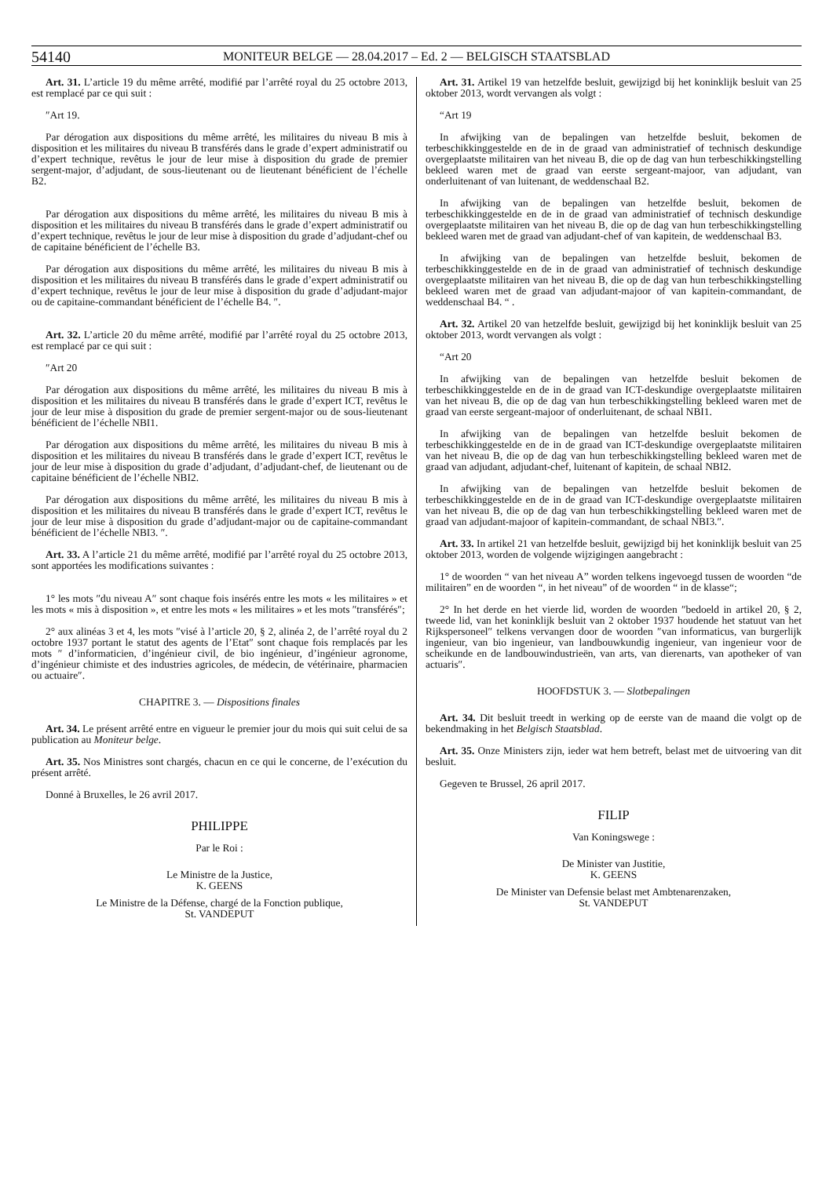54140 MONITEUR BELGE — 28.04.2017 – Ed. 2 — BELGISCH STAATSBLAD
Art. 31. L’article 19 du même arrêté, modifié par l’arrêté royal du 25 octobre 2013, est remplacé par ce qui suit :
″Art 19.
Par dérogation aux dispositions du même arrêté, les militaires du niveau B mis à disposition et les militaires du niveau B transférés dans le grade d’expert administratif ou d’expert technique, revêtus le jour de leur mise à disposition du grade de premier sergent-major, d’adjudant, de sous-lieutenant ou de lieutenant bénéficient de l’échelle B2.
Par dérogation aux dispositions du même arrêté, les militaires du niveau B mis à disposition et les militaires du niveau B transférés dans le grade d’expert administratif ou d’expert technique, revêtus le jour de leur mise à disposition du grade d’adjudant-chef ou de capitaine bénéficient de l’échelle B3.
Par dérogation aux dispositions du même arrêté, les militaires du niveau B mis à disposition et les militaires du niveau B transférés dans le grade d’expert administratif ou d’expert technique, revêtus le jour de leur mise à disposition du grade d’adjudant-major ou de capitaine-commandant bénéficient de l’échelle B4. ″.
Art. 32. L’article 20 du même arrêté, modifié par l’arrêté royal du 25 octobre 2013, est remplacé par ce qui suit :
″Art 20
Par dérogation aux dispositions du même arrêté, les militaires du niveau B mis à disposition et les militaires du niveau B transférés dans le grade d’expert ICT, revêtus le jour de leur mise à disposition du grade de premier sergent-major ou de sous-lieutenant bénéficient de l’échelle NBI1.
Par dérogation aux dispositions du même arrêté, les militaires du niveau B mis à disposition et les militaires du niveau B transférés dans le grade d’expert ICT, revêtus le jour de leur mise à disposition du grade d’adjudant, d’adjudant-chef, de lieutenant ou de capitaine bénéficient de l’échelle NBI2.
Par dérogation aux dispositions du même arrêté, les militaires du niveau B mis à disposition et les militaires du niveau B transférés dans le grade d’expert ICT, revêtus le jour de leur mise à disposition du grade d’adjudant-major ou de capitaine-commandant bénéficient de l’échelle NBI3. ″.
Art. 33. A l’article 21 du même arrêté, modifié par l’arrêté royal du 25 octobre 2013, sont apportées les modifications suivantes :
1° les mots ″du niveau A″ sont chaque fois insérés entre les mots « les militaires » et les mots « mis à disposition », et entre les mots « les militaires » et les mots ″transférés″;
2° aux alinéas 3 et 4, les mots ″visé à l’article 20, § 2, alinéa 2, de l’arrêté royal du 2 octobre 1937 portant le statut des agents de l’Etat″ sont chaque fois remplacés par les mots ″ d’informaticien, d’ingénieur civil, de bio ingénieur, d’ingénieur agronome, d’ingénieur chimiste et des industries agricoles, de médecin, de vétérinaire, pharmacien ou actuaire″.
CHAPITRE 3. — Dispositions finales
Art. 34. Le présent arrêté entre en vigueur le premier jour du mois qui suit celui de sa publication au Moniteur belge.
Art. 35. Nos Ministres sont chargés, chacun en ce qui le concerne, de l’exécution du présent arrêté.
Donné à Bruxelles, le 26 avril 2017.
PHILIPPE
Par le Roi :
Le Ministre de la Justice,
K. GEENS
Le Ministre de la Défense, chargé de la Fonction publique,
St. VANDEPUT
Art. 31. Artikel 19 van hetzelfde besluit, gewijzigd bij het koninklijk besluit van 25 oktober 2013, wordt vervangen als volgt :
“Art 19
In afwijking van de bepalingen van hetzelfde besluit, bekomen de terbeschikkinggestelde en de in de graad van administratief of technisch deskundige overgeplaatste militairen van het niveau B, die op de dag van hun terbeschikkingstelling bekleed waren met de graad van eerste sergeant-majoor, van adjudant, van onderluitenant of van luitenant, de weddenschaal B2.
In afwijking van de bepalingen van hetzelfde besluit, bekomen de terbeschikkinggestelde en de in de graad van administratief of technisch deskundige overgeplaatste militairen van het niveau B, die op de dag van hun terbeschikkingstelling bekleed waren met de graad van adjudant-chef of van kapitein, de weddenschaal B3.
In afwijking van de bepalingen van hetzelfde besluit, bekomen de terbeschikkinggestelde en de in de graad van administratief of technisch deskundige overgeplaatste militairen van het niveau B, die op de dag van hun terbeschikkingstelling bekleed waren met de graad van adjudant-majoor of van kapitein-commandant, de weddenschaal B4. “ .
Art. 32. Artikel 20 van hetzelfde besluit, gewijzigd bij het koninklijk besluit van 25 oktober 2013, wordt vervangen als volgt :
“Art 20
In afwijking van de bepalingen van hetzelfde besluit bekomen de terbeschikkinggestelde en de in de graad van ICT-deskundige overgeplaatste militairen van het niveau B, die op de dag van hun terbeschikkingstelling bekleed waren met de graad van eerste sergeant-majoor of onderluitenant, de schaal NBI1.
In afwijking van de bepalingen van hetzelfde besluit bekomen de terbeschikkinggestelde en de in de graad van ICT-deskundige overgeplaatste militairen van het niveau B, die op de dag van hun terbeschikkingstelling bekleed waren met de graad van adjudant, adjudant-chef, luitenant of kapitein, de schaal NBI2.
In afwijking van de bepalingen van hetzelfde besluit bekomen de terbeschikkinggestelde en de in de graad van ICT-deskundige overgeplaatste militairen van het niveau B, die op de dag van hun terbeschikkingstelling bekleed waren met de graad van adjudant-majoor of kapitein-commandant, de schaal NBI3.″.
Art. 33. In artikel 21 van hetzelfde besluit, gewijzigd bij het koninklijk besluit van 25 oktober 2013, worden de volgende wijzigingen aangebracht :
1° de woorden “ van het niveau A” worden telkens ingevoegd tussen de woorden “de militairen” en de woorden “, in het niveau” of de woorden “ in de klasse“;
2° In het derde en het vierde lid, worden de woorden ″bedoeld in artikel 20, § 2, tweede lid, van het koninklijk besluit van 2 oktober 1937 houdende het statuut van het Rijkspersoneel″ telkens vervangen door de woorden ″van informaticus, van burgerlijk ingenieur, van bio ingenieur, van landbouwkundig ingenieur, van ingenieur voor de scheikunde en de landbouwindustrieën, van arts, van dierenarts, van apotheker of van actuaris″.
HOOFDSTUK 3. — Slotbepalingen
Art. 34. Dit besluit treedt in werking op de eerste van de maand die volgt op de bekendmaking in het Belgisch Staatsblad.
Art. 35. Onze Ministers zijn, ieder wat hem betreft, belast met de uitvoering van dit besluit.
Gegeven te Brussel, 26 april 2017.
FILIP
Van Koningswege :
De Minister van Justitie,
K. GEENS
De Minister van Defensie belast met Ambtenarenzaken,
St. VANDEPUT